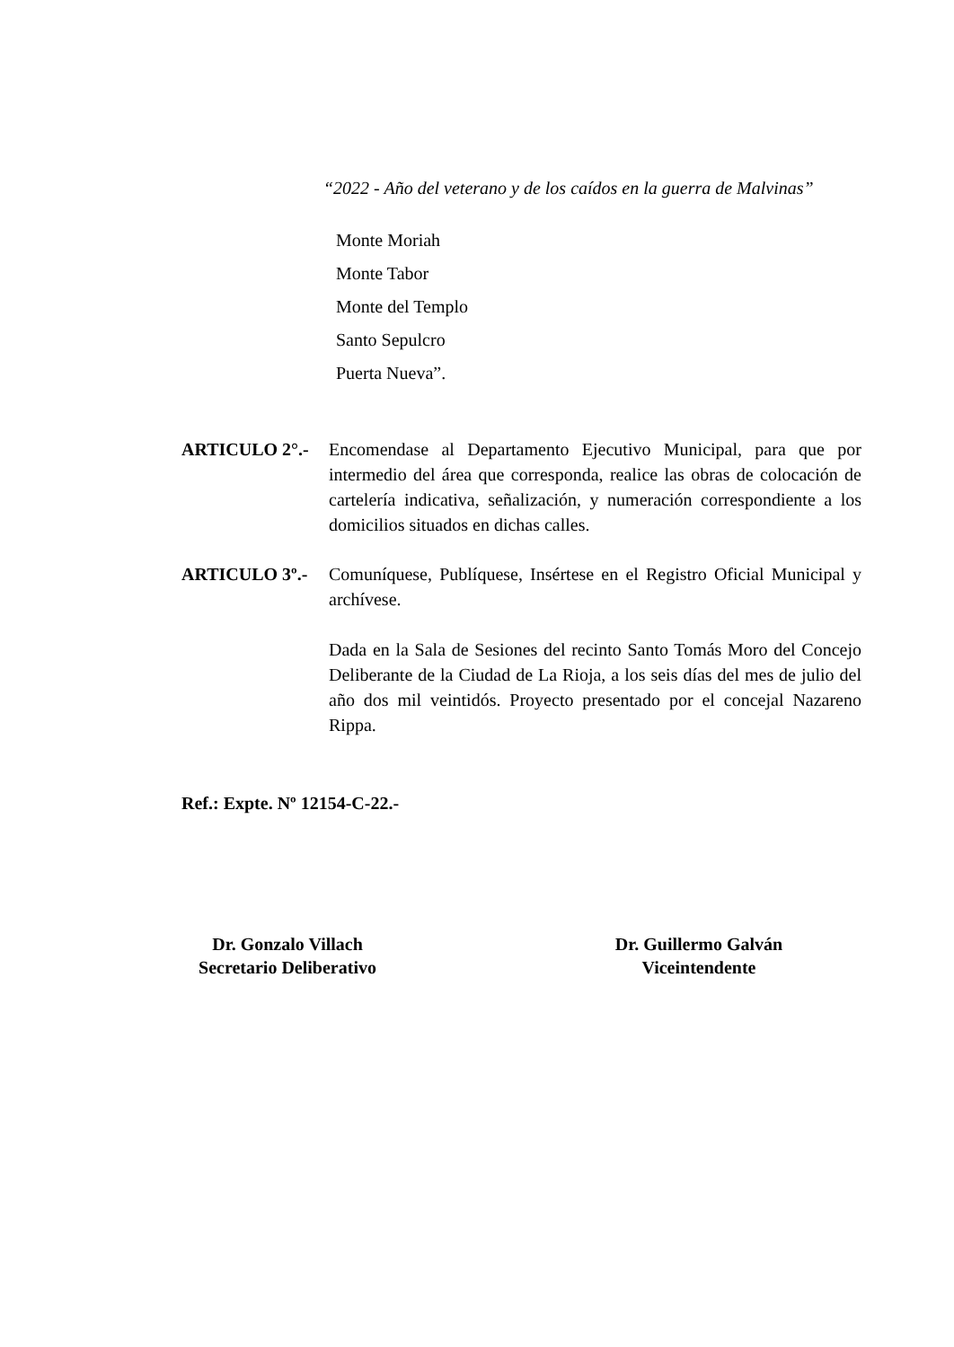“2022 - Año del veterano y de los caídos en la guerra de Malvinas”
Monte Moriah
Monte Tabor
Monte del Templo
Santo Sepulcro
Puerta Nueva”.
ARTICULO 2°.- Encomendase al Departamento Ejecutivo Municipal, para que por intermedio del área que corresponda, realice las obras de colocación de cartelería indicativa, señalización, y numeración correspondiente a los domicilios situados en dichas calles.
ARTICULO 3º.- Comuníquese, Publíquese, Insértese en el Registro Oficial Municipal y archívese.
Dada en la Sala de Sesiones del recinto Santo Tomás Moro del Concejo Deliberante de la Ciudad de La Rioja, a los seis días del mes de julio del año dos mil veintidós. Proyecto presentado por el concejal Nazareno Rippa.
Ref.: Expte. Nº 12154-C-22.-
Dr. Gonzalo Villach
Secretario Deliberativo
Dr. Guillermo Galván
Viceintendente